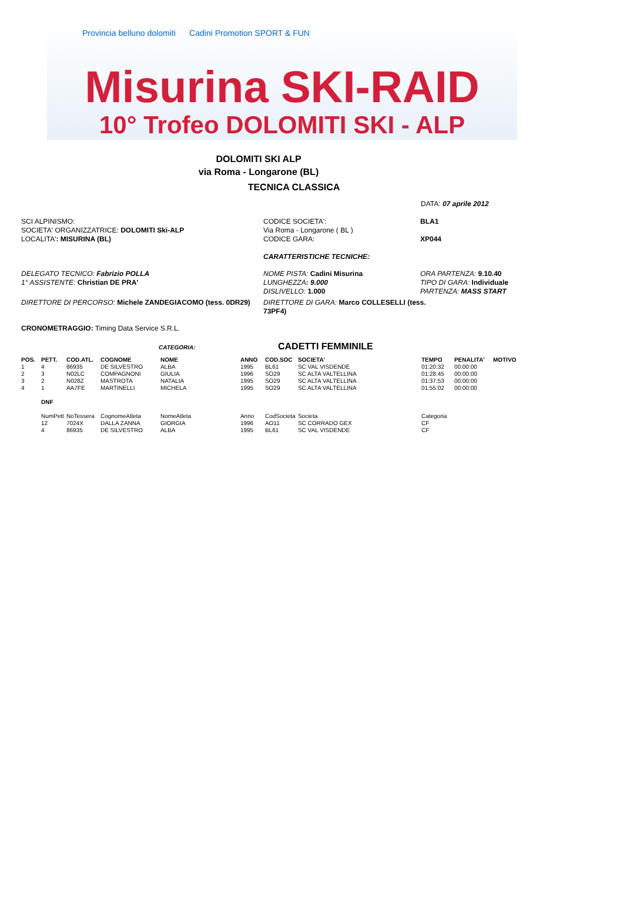Provincia belluno dolomiti Cadini Promotion SPORT & FUN
Misurina SKI-RAID
10° Trofeo DOLOMITI SKI - ALP
DOLOMITI SKI ALP
via Roma - Longarone (BL)
TECNICA CLASSICA
DATA: 07 aprile 2012
SCI ALPINISMO:
SOCIETA' ORGANIZZATRICE: DOLOMITI Ski-ALP
LOCALITA': MISURINA (BL)
CODICE SOCIETA':
Via Roma - Longarone ( BL )
CODICE GARA:
BLA1
XP044
CARATTERISTICHE TECNICHE:
DELEGATO TECNICO: Fabrizio POLLA
1° ASSISTENTE: Christian DE PRA'
NOME PISTA: Cadini Misurina
LUNGHEZZA: 9.000
DISLIVELLO: 1.000
ORA PARTENZA: 9.10.40
TIPO DI GARA: Individuale
PARTENZA: MASS START
DIRETTORE DI PERCORSO: Michele ZANDEGIACOMO (tess. 0DR29) DIRETTORE DI GARA: Marco COLLESELLI (tess. 73PF4)
CRONOMETRAGGIO: Timing Data Service S.R.L.
CATEGORIA: CADETTI FEMMINILE
| POS. | PETT. | COD.ATL. | COGNOME | NOME | ANNO | COD.SOC | SOCIETA' | TEMPO | PENALITA' | MOTIVO |
| --- | --- | --- | --- | --- | --- | --- | --- | --- | --- | --- |
| 1 | 4 | 86935 | DE SILVESTRO | ALBA | 1995 | BL61 | SC VAL VISDENDE | 01:20:32 | 00:00:00 | |
| 2 | 3 | N02LC | COMPAGNONI | GIULIA | 1996 | SO29 | SC ALTA VALTELLINA | 01:28:45 | 00:00:00 | |
| 3 | 2 | N028Z | MASTROTA | NATALIA | 1995 | SO29 | SC ALTA VALTELLINA | 01:37:53 | 00:00:00 | |
| 4 | 1 | AA7FE | MARTINELLI | MICHELA | 1995 | SO29 | SC ALTA VALTELLINA | 01:55:02 | 00:00:00 | |
| | DNF | | | | | | | | | |
| | NumPett | NoTessera | CognomeAtleta | NomeAtleta | Anno | CodSocieta | Societa | Categoria | | |
| | 12 | 7024X | DALLA ZANNA | GIORGIA | 1996 | AO11 | SC CORRADO GEX | CF | | |
| | 4 | 86935 | DE SILVESTRO | ALBA | 1995 | BL61 | SC VAL VISDENDE | CF | | |